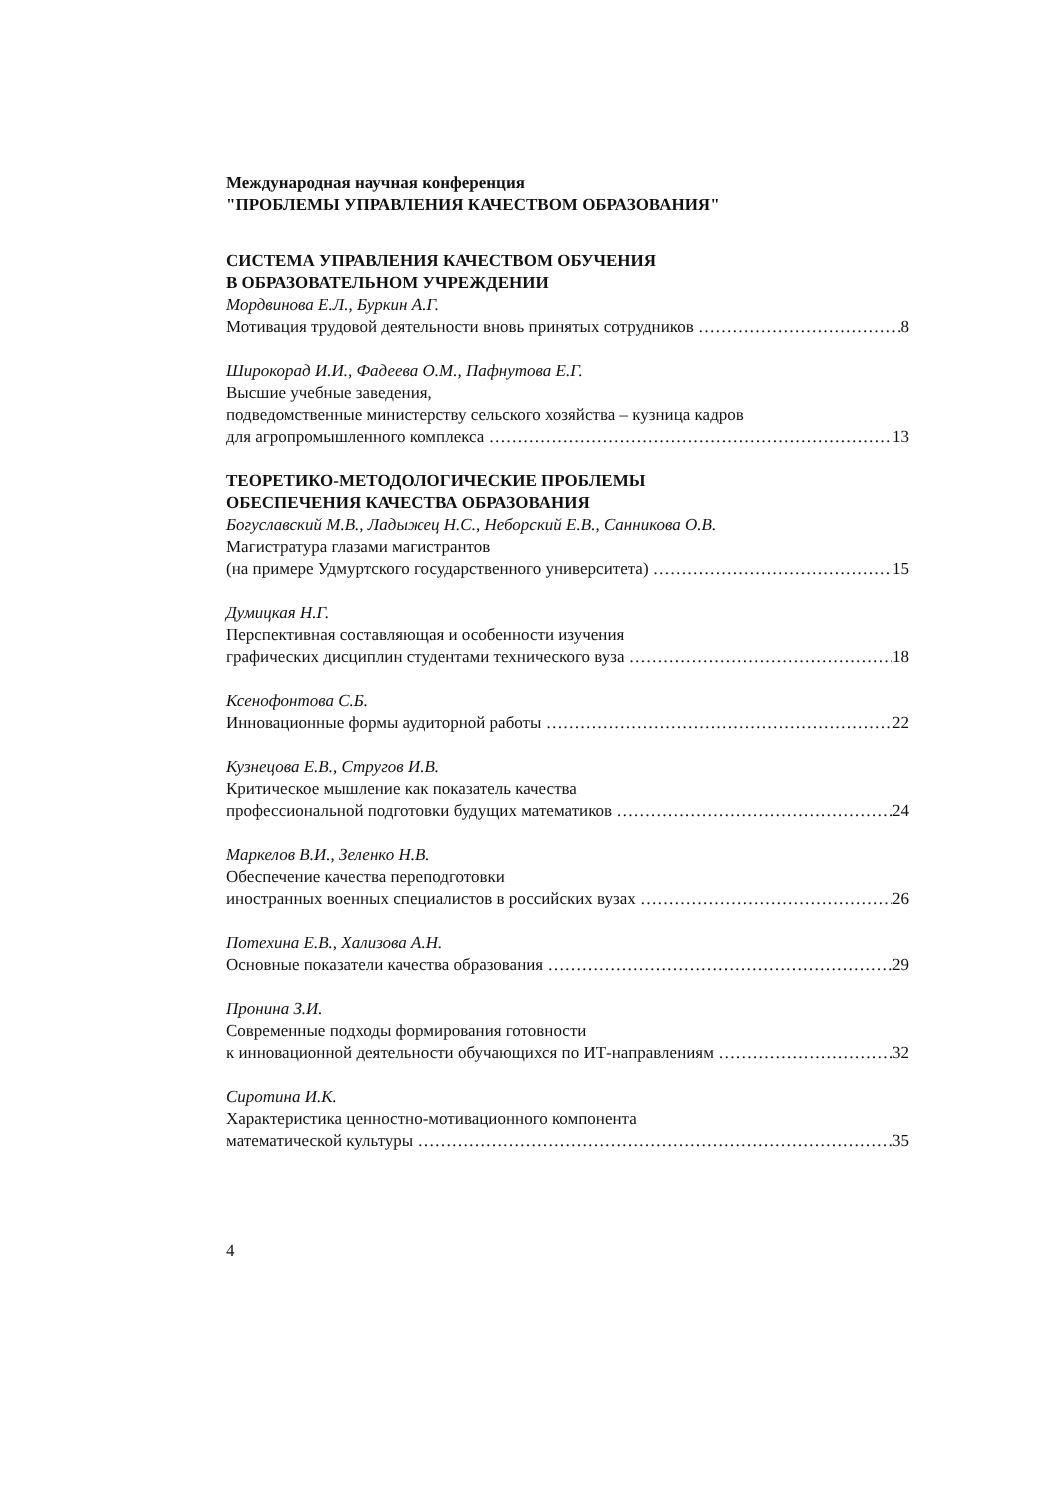Международная научная конференция
"ПРОБЛЕМЫ УПРАВЛЕНИЯ КАЧЕСТВОМ ОБРАЗОВАНИЯ"
СИСТЕМА УПРАВЛЕНИЯ КАЧЕСТВОМ ОБУЧЕНИЯ
В ОБРАЗОВАТЕЛЬНОМ УЧРЕЖДЕНИИ
Мордвинова Е.Л., Буркин А.Г.
Мотивация трудовой деятельности вновь принятых сотрудников 8
Широкорад И.И., Фадеева О.М., Пафнутова Е.Г.
Высшие учебные заведения,
подведомственные министерству сельского хозяйства – кузница кадров
для агропромышленного комплекса 13
ТЕОРЕТИКО-МЕТОДОЛОГИЧЕСКИЕ ПРОБЛЕМЫ
ОБЕСПЕЧЕНИЯ КАЧЕСТВА ОБРАЗОВАНИЯ
Богуславский М.В., Ладыжец Н.С., Неборский Е.В., Санникова О.В.
Магистратура глазами магистрантов
(на примере Удмуртского государственного университета) 15
Думицкая Н.Г.
Перспективная составляющая и особенности изучения
графических дисциплин студентами технического вуза 18
Ксенофонтова С.Б.
Инновационные формы аудиторной работы 22
Кузнецова Е.В., Стругов И.В.
Критическое мышление как показатель качества
профессиональной подготовки будущих математиков 24
Маркелов В.И., Зеленко Н.В.
Обеспечение качества переподготовки
иностранных военных специалистов в российских вузах 26
Потехина Е.В., Хализова А.Н.
Основные показатели качества образования 29
Пронина З.И.
Современные подходы формирования готовности
к инновационной деятельности обучающихся по ИТ-направлениям 32
Сиротина И.К.
Характеристика ценностно-мотивационного компонента
математической культуры 35
4